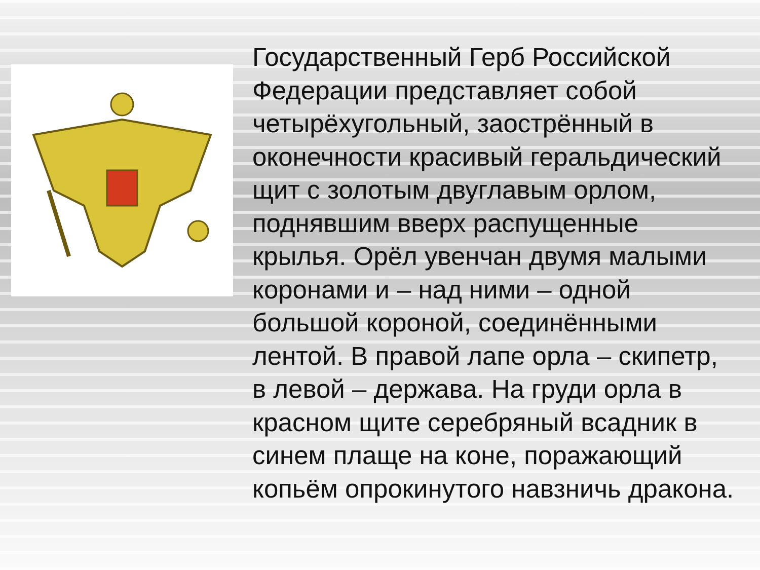Государственный Герб Российской Федерации представляет собой четырёхугольный, заострённый в оконечности красивый геральдический щит с золотым двуглавым орлом, поднявшим вверх распущенные крылья. Орёл увенчан двумя малыми коронами и – над ними – одной большой короной, соединёнными лентой. В правой лапе орла – скипетр, в левой – держава. На груди орла в красном щите серебряный всадник в синем плаще на коне, поражающий копьём опрокинутого навзничь дракона.